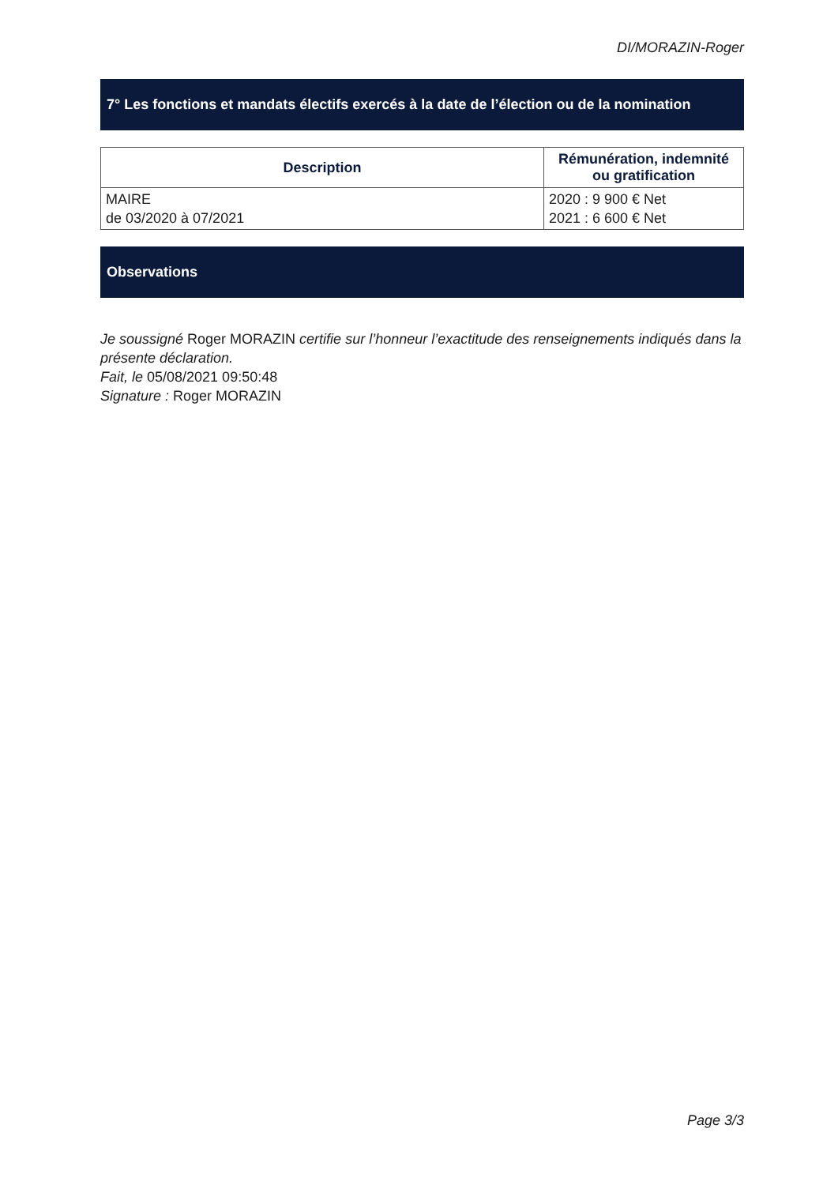DI/MORAZIN-Roger
7° Les fonctions et mandats électifs exercés à la date de l’élection ou de la nomination
| Description | Rémunération, indemnité ou gratification |
| --- | --- |
| MAIRE de 03/2020 à 07/2021 | 2020 : 9 900 € Net 2021 : 6 600 € Net |
Observations
Je soussigné Roger MORAZIN certifie sur l’honneur l’exactitude des renseignements indiqués dans la présente déclaration.
Fait, le 05/08/2021 09:50:48
Signature : Roger MORAZIN
Page 3/3